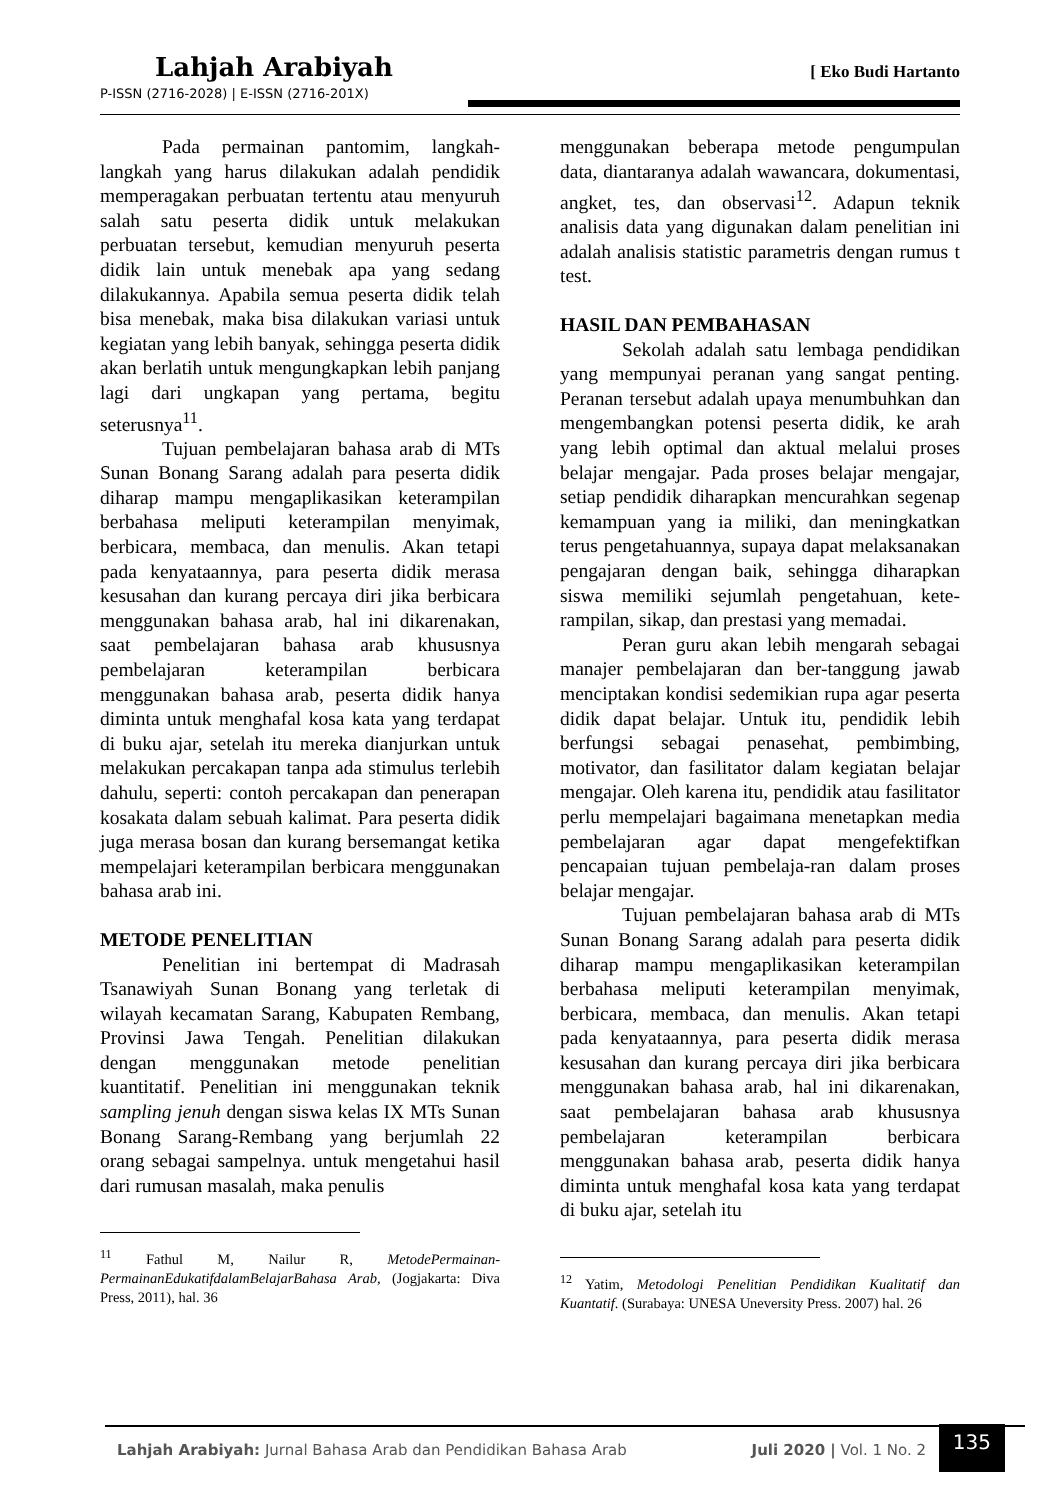Lahjah Arabiyah
[ Eko Budi Hartanto
P-ISSN (2716-2028) | E-ISSN (2716-201X)
Pada permainan pantomim, langkah-langkah yang harus dilakukan adalah pendidik memperagakan perbuatan tertentu atau menyuruh salah satu peserta didik untuk melakukan perbuatan tersebut, kemudian menyuruh peserta didik lain untuk menebak apa yang sedang dilakukannya. Apabila semua peserta didik telah bisa menebak, maka bisa dilakukan variasi untuk kegiatan yang lebih banyak, sehingga peserta didik akan berlatih untuk mengungkapkan lebih panjang lagi dari ungkapan yang pertama, begitu seterusnya<sup>11</sup>.
Tujuan pembelajaran bahasa arab di MTs Sunan Bonang Sarang adalah para peserta didik diharap mampu mengaplikasikan keterampilan berbahasa meliputi keterampilan menyimak, berbicara, membaca, dan menulis. Akan tetapi pada kenyataannya, para peserta didik merasa kesusahan dan kurang percaya diri jika berbicara menggunakan bahasa arab, hal ini dikarenakan, saat pembelajaran bahasa arab khususnya pembelajaran keterampilan berbicara menggunakan bahasa arab, peserta didik hanya diminta untuk menghafal kosa kata yang terdapat di buku ajar, setelah itu mereka dianjurkan untuk melakukan percakapan tanpa ada stimulus terlebih dahulu, seperti: contoh percakapan dan penerapan kosakata dalam sebuah kalimat. Para peserta didik juga merasa bosan dan kurang bersemangat ketika mempelajari keterampilan berbicara menggunakan bahasa arab ini.
METODE PENELITIAN
Penelitian ini bertempat di Madrasah Tsanawiyah Sunan Bonang yang terletak di wilayah kecamatan Sarang, Kabupaten Rembang, Provinsi Jawa Tengah. Penelitian dilakukan dengan menggunakan metode penelitian kuantitatif. Penelitian ini menggunakan teknik sampling jenuh dengan siswa kelas IX MTs Sunan Bonang Sarang-Rembang yang berjumlah 22 orang sebagai sampelnya. untuk mengetahui hasil dari rumusan masalah, maka penulis
<sup>11</sup> Fathul M, Nailur R, MetodePermainan-PermainanEdukatifdalamBelajarBahasa Arab, (Jogjakarta: Diva Press, 2011), hal. 36
menggunakan beberapa metode pengumpulan data, diantaranya adalah wawancara, dokumentasi, angket, tes, dan observasi<sup>12</sup>. Adapun teknik analisis data yang digunakan dalam penelitian ini adalah analisis statistic parametris dengan rumus t test.
HASIL DAN PEMBAHASAN
Sekolah adalah satu lembaga pendidikan yang mempunyai peranan yang sangat penting. Peranan tersebut adalah upaya menumbuhkan dan mengembangkan potensi peserta didik, ke arah yang lebih optimal dan aktual melalui proses belajar mengajar. Pada proses belajar mengajar, setiap pendidik diharapkan mencurahkan segenap kemampuan yang ia miliki, dan meningkatkan terus pengetahuannya, supaya dapat melaksanakan pengajaran dengan baik, sehingga diharapkan siswa memiliki sejumlah pengetahuan, kete-rampilan, sikap, dan prestasi yang memadai.
Peran guru akan lebih mengarah sebagai manajer pembelajaran dan ber-tanggung jawab menciptakan kondisi sedemikian rupa agar peserta didik dapat belajar. Untuk itu, pendidik lebih berfungsi sebagai penasehat, pembimbing, motivator, dan fasilitator dalam kegiatan belajar mengajar. Oleh karena itu, pendidik atau fasilitator perlu mempelajari bagaimana menetapkan media pembelajaran agar dapat mengefektifkan pencapaian tujuan pembelaja-ran dalam proses belajar mengajar.
Tujuan pembelajaran bahasa arab di MTs Sunan Bonang Sarang adalah para peserta didik diharap mampu mengaplikasikan keterampilan berbahasa meliputi keterampilan menyimak, berbicara, membaca, dan menulis. Akan tetapi pada kenyataannya, para peserta didik merasa kesusahan dan kurang percaya diri jika berbicara menggunakan bahasa arab, hal ini dikarenakan, saat pembelajaran bahasa arab khususnya pembelajaran keterampilan berbicara menggunakan bahasa arab, peserta didik hanya diminta untuk menghafal kosa kata yang terdapat di buku ajar, setelah itu
<sup>12</sup> Yatim, Metodologi Penelitian Pendidikan Kualitatif dan Kuantatif. (Surabaya: UNESA Uneversity Press. 2007) hal. 26
Lahjah Arabiyah: Jurnal Bahasa Arab dan Pendidikan Bahasa Arab Juli 2020 | Vol. 1 No. 2
135